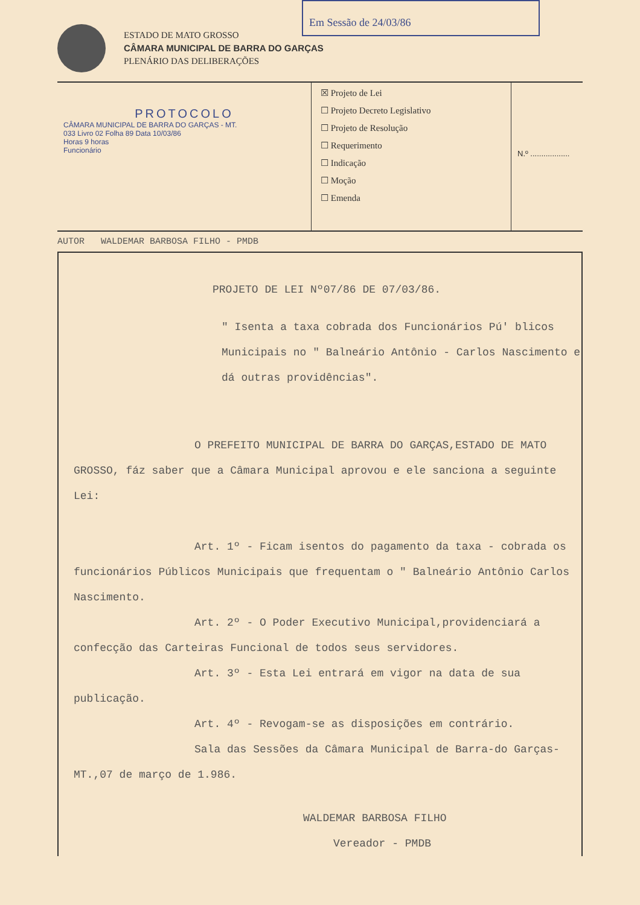Em Sessão de 24/03/86
ESTADO DE MATO GROSSO
CÂMARA MUNICIPAL DE BARRA DO GARÇAS
PLENÁRIO DAS DELIBERAÇÕES
PROTOCOLO
CÂMARA MUNICIPAL DE BARRA DO GARÇAS - MT.
033 Livro 02 Folha 89 Data 10/03/86
Horas 9 horas
Funcionário
☒ Projeto de Lei
☐ Projeto Decreto Legislativo
☐ Projeto de Resolução
☐ Requerimento
☐ Indicação
☐ Moção
☐ Emenda
N.º ..................
AUTOR WALDEMAR BARBOSA FILHO - PMDB
PROJETO DE LEI Nº07/86 DE 07/03/86.
" Isenta a taxa cobrada dos Funcionários Pú' blicos Municipais no " Balneário Antônio - Carlos Nascimento e dá outras providências".
O PREFEITO MUNICIPAL DE BARRA DO GARÇAS,ESTADO DE MATO GROSSO, fáz saber que a Câmara Municipal aprovou e ele sanciona a seguinte Lei:
Art. 1º - Ficam isentos do pagamento da taxa - cobrada os funcionários Públicos Municipais que frequentam o " Balneário Antônio Carlos Nascimento.
Art. 2º - O Poder Executivo Municipal,providenciará a confecção das Carteiras Funcional de todos seus servidores.
Art. 3º - Esta Lei entrará em vigor na data de sua publicação.
Art. 4º - Revogam-se as disposições em contrário.
Sala das Sessões da Câmara Municipal de Barra-do Garças-MT.,07 de março de 1.986.
WALDEMAR BARBOSA FILHO
Vereador - PMDB